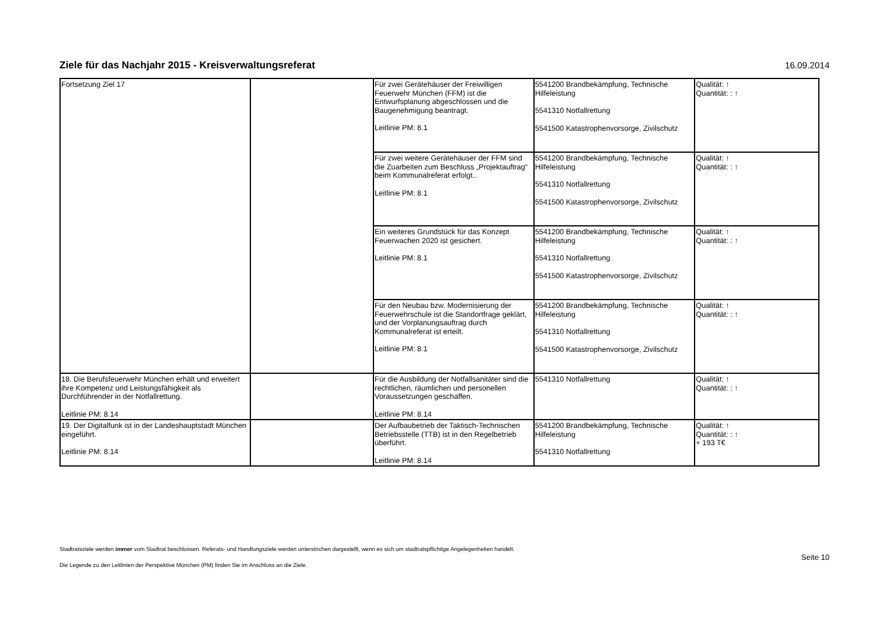Ziele für das Nachjahr 2015 - Kreisverwaltungsreferat
16.09.2014
| Fortsetzung Ziel 17 | | Für zwei Gerätehäuser der Freiwilligen Feuerwehr München (FFM) ist die Entwurfsplanung abgeschlossen und die Baugenehmigung beantragt. Leitlinie PM: 8.1 | 5541200 Brandbekämpfung, Technische Hilfeleistung 5541310 Notfallrettung 5541500 Katastrophenvorsorge, Zivilschutz | Qualität: ↑ Quantität: : ↑ |
| | | Für zwei weitere Gerätehäuser der FFM sind die Zuarbeiten zum Beschluss „Projektauftrag“ beim Kommunalreferat erfolgt.. Leitlinie PM: 8.1 | 5541200 Brandbekämpfung, Technische Hilfeleistung 5541310 Notfallrettung 5541500 Katastrophenvorsorge, Zivilschutz | Qualität: ↑ Quantität: : ↑ |
| | | Ein weiteres Grundstück für das Konzept Feuerwachen 2020 ist gesichert. Leitlinie PM: 8.1 | 5541200 Brandbekämpfung, Technische Hilfeleistung 5541310 Notfallrettung 5541500 Katastrophenvorsorge, Zivilschutz | Qualität: ↑ Quantität: : ↑ |
| | | Für den Neubau bzw. Modernisierung der Feuerwehrschule ist die Standortfrage geklärt, und der Vorplanungsauftrag durch Kommunalreferat ist erteilt. Leitlinie PM: 8.1 | 5541200 Brandbekämpfung, Technische Hilfeleistung 5541310 Notfallrettung 5541500 Katastrophenvorsorge, Zivilschutz | Qualität: ↑ Quantität: : ↑ |
| 18. Die Berufsfeuerwehr München erhält und erweitert ihre Kompetenz und Leistungsfähigkeit als Durchführender in der Notfallrettung. Leitlinie PM: 8.14 | | Für die Ausbildung der Notfallsanitäter sind die rechtlichen, räumlichen und personellen Voraussetzungen geschaffen. Leitlinie PM: 8.14 | 5541310 Notfallrettung | Qualität: ↑ Quantität: : ↑ |
| 19. Der Digitalfunk ist in der Landeshauptstadt München eingeführt. Leitlinie PM: 8.14 | | Der Aufbaubetrieb der Taktisch-Technischen Betriebsstelle (TTB) ist in den Regelbetrieb überführt. Leitlinie PM: 8.14 | 5541200 Brandbekämpfung, Technische Hilfeleistung 5541310 Notfallrettung | Qualität: ↑ Quantität: : ↑ + 193 T€ |
Stadtratsziele werden immer vom Stadtrat beschlossen. Referats- und Handlungsziele werden unterstrichen dargestellt, wenn es sich um stadtratspflichtige Angelegenheiten handelt.
Die Legende zu den Leitlinien der Perspektive München (PM) finden Sie im Anschluss an die Ziele.
Seite 10